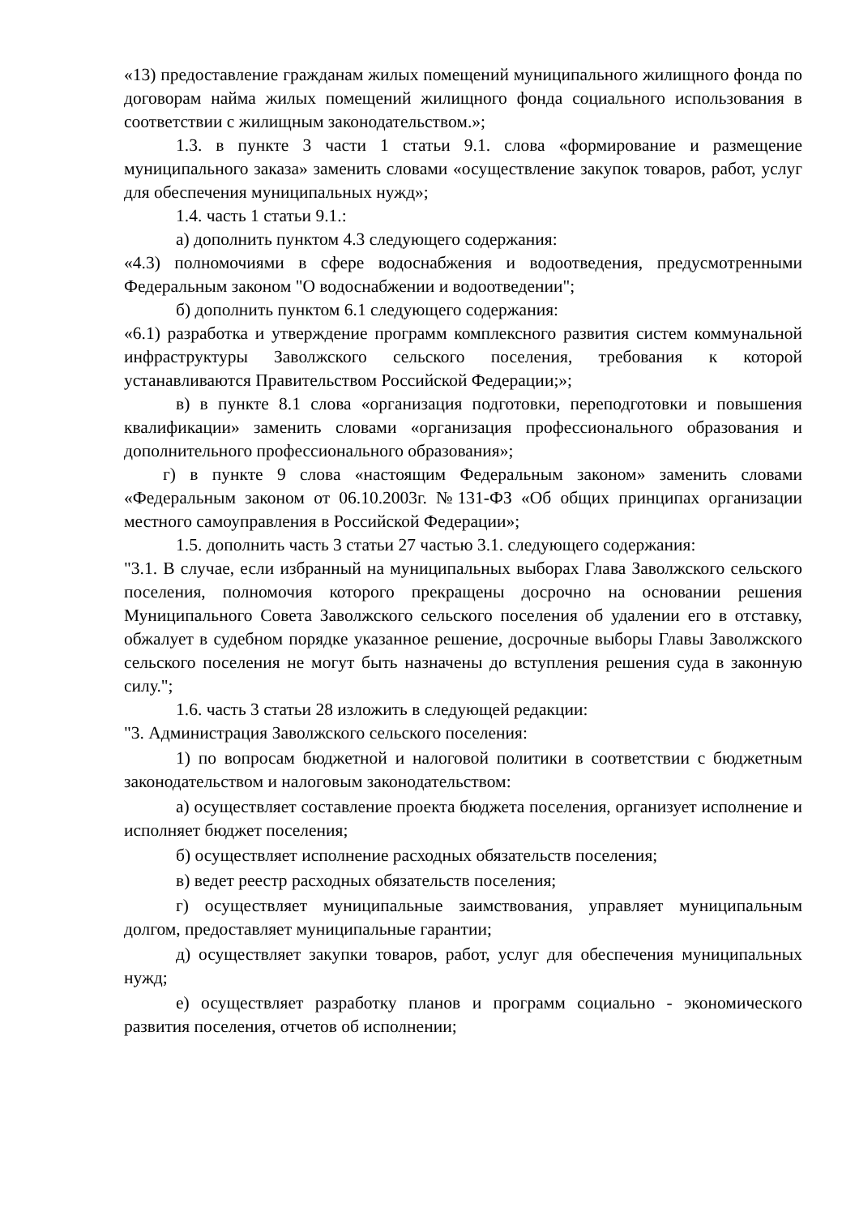«13) предоставление гражданам жилых помещений муниципального жилищного фонда по договорам найма жилых помещений жилищного фонда социального использования в соответствии с жилищным законодательством.»;
1.3. в пункте 3 части 1 статьи 9.1. слова «формирование и размещение муниципального заказа» заменить словами «осуществление закупок товаров, работ, услуг для обеспечения муниципальных нужд»;
1.4. часть 1 статьи 9.1.:
а) дополнить пунктом 4.3 следующего содержания:
«4.3) полномочиями в сфере водоснабжения и водоотведения, предусмотренными Федеральным законом "О водоснабжении и водоотведении";
б) дополнить пунктом 6.1 следующего содержания:
«6.1) разработка и утверждение программ комплексного развития систем коммунальной инфраструктуры Заволжского сельского поселения, требования к которой устанавливаются Правительством Российской Федерации;»;
в) в пункте 8.1 слова «организация подготовки, переподготовки и повышения квалификации» заменить словами «организация профессионального образования и дополнительного профессионального образования»;
г) в пункте 9 слова «настоящим Федеральным законом» заменить словами «Федеральным законом от 06.10.2003г. №131-ФЗ «Об общих принципах организации местного самоуправления в Российской Федерации»;
1.5. дополнить часть 3 статьи 27 частью 3.1. следующего содержания:
"3.1. В случае, если избранный на муниципальных выборах Глава Заволжского сельского поселения, полномочия которого прекращены досрочно на основании решения Муниципального Совета Заволжского сельского поселения об удалении его в отставку, обжалует в судебном порядке указанное решение, досрочные выборы Главы Заволжского сельского поселения не могут быть назначены до вступления решения суда в законную силу.";
1.6. часть 3 статьи 28 изложить в следующей редакции:
"3. Администрация Заволжского сельского поселения:
1) по вопросам бюджетной и налоговой политики в соответствии с бюджетным законодательством и налоговым законодательством:
а) осуществляет составление проекта бюджета поселения, организует исполнение и исполняет бюджет поселения;
б) осуществляет исполнение расходных обязательств поселения;
в) ведет реестр расходных обязательств поселения;
г) осуществляет муниципальные заимствования, управляет муниципальным долгом, предоставляет муниципальные гарантии;
д) осуществляет закупки товаров, работ, услуг для обеспечения муниципальных нужд;
е) осуществляет разработку планов и программ социально - экономического развития поселения, отчетов об исполнении;